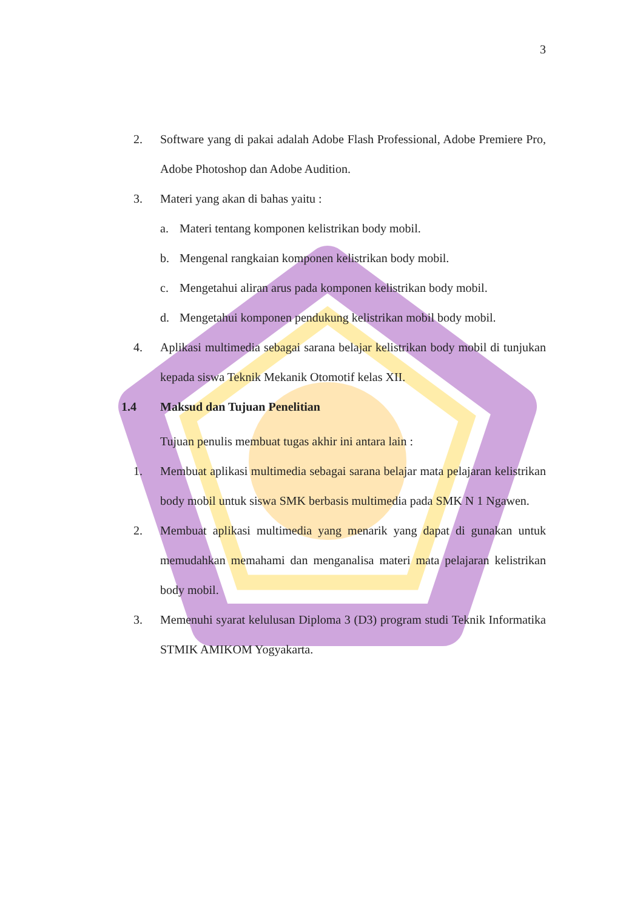3
2. Software yang di pakai adalah Adobe Flash Professional, Adobe Premiere Pro, Adobe Photoshop dan Adobe Audition.
3. Materi yang akan di bahas yaitu :
a. Materi tentang komponen kelistrikan body mobil.
b. Mengenal rangkaian komponen kelistrikan body mobil.
c. Mengetahui aliran arus pada komponen kelistrikan body mobil.
d. Mengetahui komponen pendukung kelistrikan mobil body mobil.
4. Aplikasi multimedia sebagai sarana belajar kelistrikan body mobil di tunjukan kepada siswa Teknik Mekanik Otomotif kelas XII.
1.4 Maksud dan Tujuan Penelitian
Tujuan penulis membuat tugas akhir ini antara lain :
1. Membuat aplikasi multimedia sebagai sarana belajar mata pelajaran kelistrikan body mobil untuk siswa SMK berbasis multimedia pada SMK N 1 Ngawen.
2. Membuat aplikasi multimedia yang menarik yang dapat di gunakan untuk memudahkan memahami dan menganalisa materi mata pelajaran kelistrikan body mobil.
3. Memenuhi syarat kelulusan Diploma 3 (D3) program studi Teknik Informatika STMIK AMIKOM Yogyakarta.